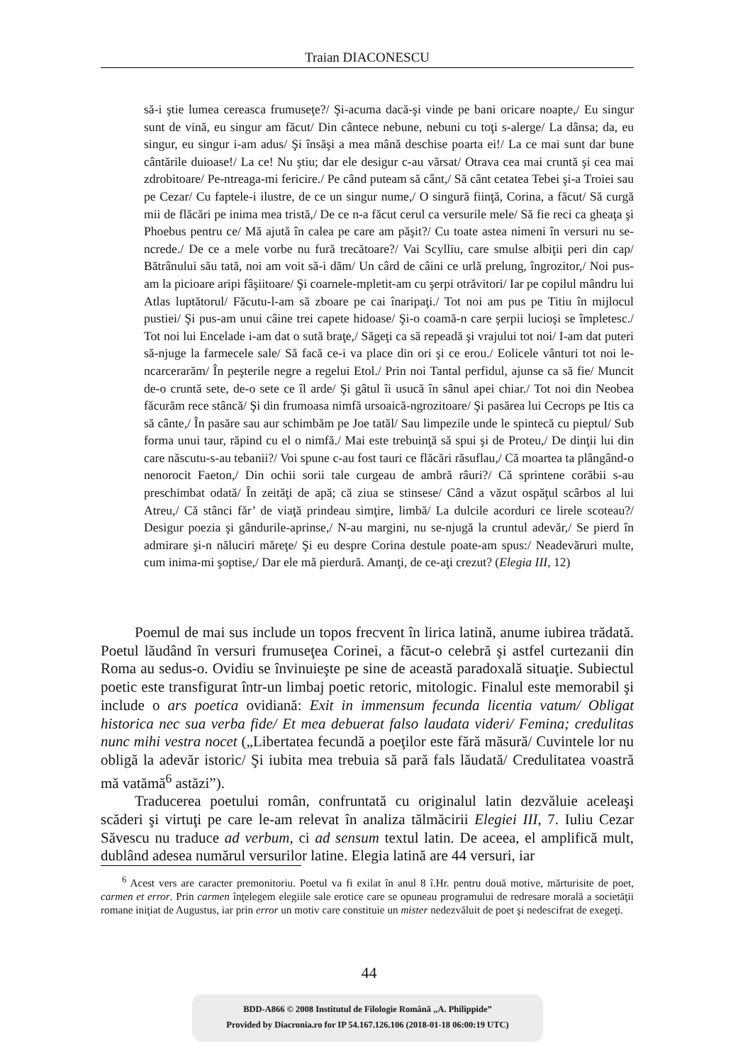Traian DIACONESCU
să-i ştie lumea cereasca frumuseţe?/ Şi-acuma dacă-şi vinde pe bani oricare noapte,/ Eu singur sunt de vină, eu singur am făcut/ Din cântece nebune, nebuni cu toţi s-alerge/ La dânsa; da, eu singur, eu singur i-am adus/ Şi însăşi a mea mână deschise poarta ei!/ La ce mai sunt dar bune cântările duioase!/ La ce! Nu ştiu; dar ele desigur c-au vărsat/ Otrava cea mai cruntă şi cea mai zdrobitoare/ Pe-ntreaga-mi fericire./ Pe când puteam să cânt,/ Să cânt cetatea Tebei şi-a Troiei sau pe Cezar/ Cu faptele-i ilustre, de ce un singur nume,/ O singură fiinţă, Corina, a făcut/ Să curgă mii de flăcări pe inima mea tristă,/ De ce n-a făcut cerul ca versurile mele/ Să fie reci ca gheaţa şi Phoebus pentru ce/ Mă ajută în calea pe care am păşit?/ Cu toate astea nimeni în versuri nu se-ncrede./ De ce a mele vorbe nu fură trecătoare?/ Vai Scylliu, care smulse albiţii peri din cap/ Bătrânului său tată, noi am voit să-i dăm/ Un cârd de câini ce urlă prelung, îngrozitor,/ Noi pus-am la picioare aripi fâşiitoare/ Şi coarnele-mpletit-am cu şerpi otrăvitori/ Iar pe copilul mândru lui Atlas luptătorul/ Făcutu-l-am să zboare pe cai înaripaţi./ Tot noi am pus pe Titiu în mijlocul pustiei/ Şi pus-am unui câine trei capete hidoase/ Şi-o coamă-n care şerpii lucioşi se împletesc./ Tot noi lui Encelade i-am dat o sută braţe,/ Săgeţi ca să repeadă şi vrajului tot noi/ I-am dat puteri să-njuge la farmecele sale/ Să facă ce-i va place din ori şi ce erou./ Eolicele vânturi tot noi le-ncarcerarăm/ În peşterile negre a regelui Etol./ Prin noi Tantal perfidul, ajunse ca să fie/ Muncit de-o cruntă sete, de-o sete ce îl arde/ Şi gâtul îi usucă în sânul apei chiar./ Tot noi din Neobea făcurăm rece stâncă/ Şi din frumoasa nimfă ursoaică-ngrozitoare/ Şi pasărea lui Cecrops pe Itis ca să cânte,/ În pasăre sau aur schimbăm pe Joe tatăl/ Sau limpezile unde le spintecă cu pieptul/ Sub forma unui taur, răpind cu el o nimfă./ Mai este trebuinţă să spui şi de Proteu,/ De dinţii lui din care născutu-s-au tebanii?/ Voi spune c-au fost tauri ce flăcări răsuflau,/ Că moartea ta plângând-o nenorocit Faeton,/ Din ochii sorii tale curgeau de ambră râuri?/ Că sprintene corăbii s-au preschimbat odată/ În zeităţi de apă; că ziua se stinsese/ Când a văzut ospăţul scârbos al lui Atreu,/ Că stânci făr’ de viaţă prindeau simţire, limbă/ La dulcile acorduri ce lirele scoteau?/ Desigur poezia şi gândurile-aprinse,/ N-au margini, nu se-njugă la cruntul adevăr,/ Se pierd în admirare şi-n năluciri măreţe/ Şi eu despre Corina destule poate-am spus:/ Neadevăruri multe, cum inima-mi şoptise,/ Dar ele mă pierdură. Amanţi, de ce-aţi crezut? (Elegia III, 12)
Poemul de mai sus include un topos frecvent în lirica latină, anume iubirea trădată. Poetul lăudând în versuri frumuseţea Corinei, a făcut-o celebră şi astfel curtezanii din Roma au sedus-o. Ovidiu se învinuieşte pe sine de această paradoxală situaţie. Subiectul poetic este transfigurat într-un limbaj poetic retoric, mitologic. Finalul este memorabil şi include o ars poetica ovidiană: Exit in immensum fecunda licentia vatum/ Obligat historica nec sua verba fide/ Et mea debuerat falso laudata videri/ Femina; credulitas nunc mihi vestra nocet („Libertatea fecundă a poeţilor este fără măsură/ Cuvintele lor nu obligă la adevăr istoric/ Şi iubita mea trebuia să pară fals lăudată/ Credulitatea voastră mă vatămă<sup>6</sup> astăzi”).
Traducerea poetului român, confruntată cu originalul latin dezvăluie aceleaşi scăderi şi virtuţi pe care le-am relevat în analiza tălmăcirii Elegiei III, 7. Iuliu Cezar Săvescu nu traduce ad verbum, ci ad sensum textul latin. De aceea, el amplifică mult, dublând adesea numărul versurilor latine. Elegia latină are 44 versuri, iar
<sup>6</sup> Acest vers are caracter premonitoriu. Poetul va fi exilat în anul 8 î.Hr. pentru două motive, mărturisite de poet, carmen et error. Prin carmen înţelegem elegiile sale erotice care se opuneau programului de redresare morală a societăţii romane iniţiat de Augustus, iar prin error un motiv care constituie un mister nedezvăluit de poet şi nedescifrat de exegeţi.
44
BDD-A866 © 2008 Institutul de Filologie Română „A. Philippide”
Provided by Diacronia.ro for IP 54.167.126.106 (2018-01-18 06:00:19 UTC)